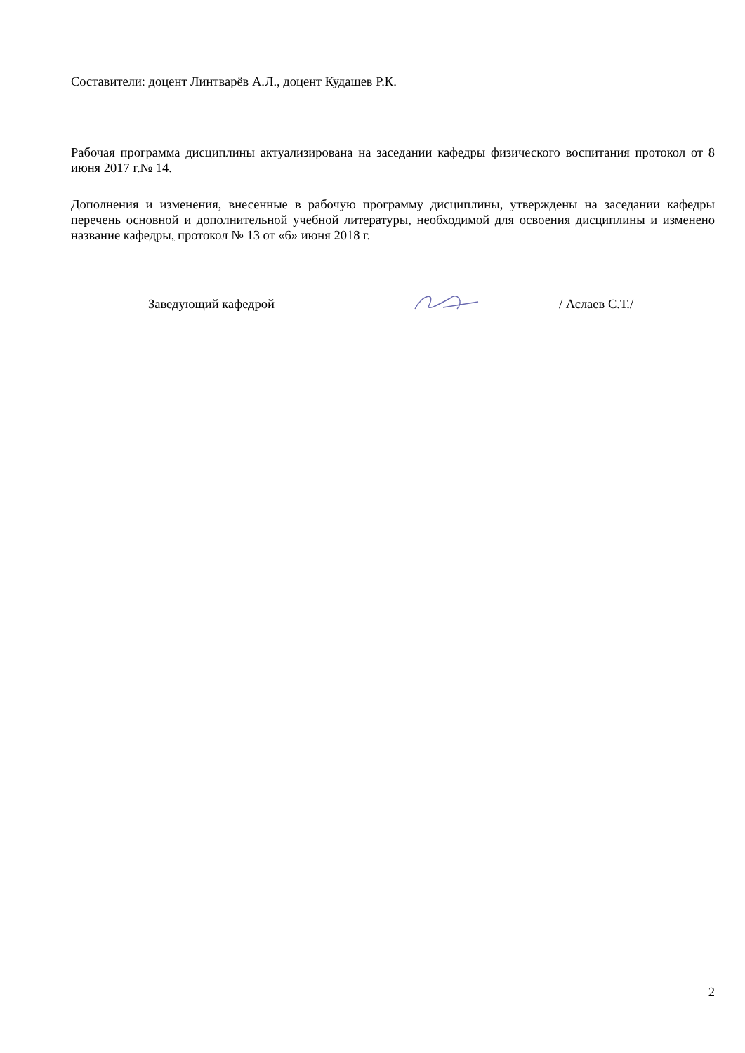Составители: доцент Линтварёв А.Л., доцент Кудашев Р.К.
Рабочая программа дисциплины актуализирована на заседании кафедры физического воспитания протокол от 8 июня 2017 г.№ 14.
Дополнения и изменения, внесенные в рабочую программу дисциплины, утверждены на заседании кафедры перечень основной и дополнительной учебной литературы, необходимой для освоения дисциплины и изменено название кафедры, протокол № 13 от «6» июня 2018 г.
Заведующий кафедрой / Аслаев С.Т./
2